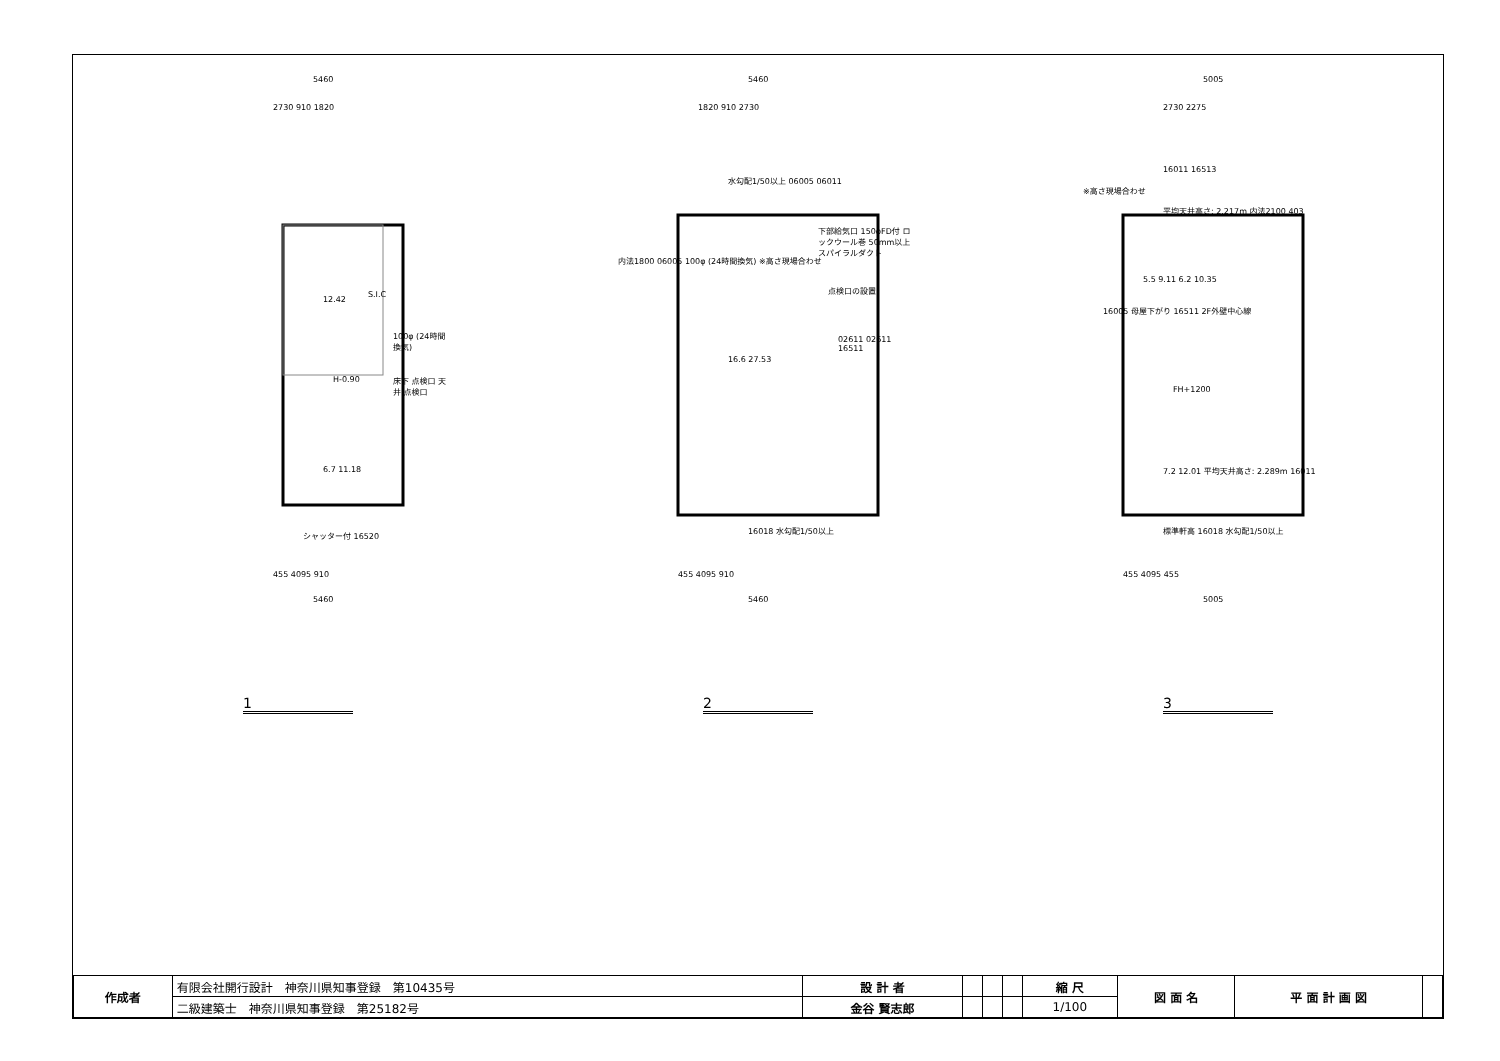5460
2730 910 1820
12.42
6.7 11.18
H-0.90
S.I.C
100φ (24時間換気)
床下 点検口 天井 点検口
シャッター付 16520
455 4095 910
5460
5460
1820 910 2730
水勾配1/50以上 06005 06011
下部給気口 150φFD付 ロックウール巻 50mm以上 スパイラルダクト
点検口の設置
内法1800 06005 100φ (24時間換気) ※高さ現場合わせ
16.6 27.53
02611 02611 16511
16018 水勾配1/50以上
455 4095 910
5460
5005
2730 2275
16011 16513
※高さ現場合わせ
平均天井高さ: 2.217m 内法2100 403
5.5 9.11 6.2 10.35
16005 母屋下がり 16511 2F外壁中心線
FH+1200
7.2 12.01 平均天井高さ: 2.289m 16011
標準軒高 16018 水勾配1/50以上
455 4095 455
5005
1 2 3
| 作成者 | 有限会社開行設計 神奈川県知事登録 第10435号 | 設 計 者 | | | | 縮 尺 | 図 面 名 | 平 面 計 画 図 | |
| | 二級建築士 神奈川県知事登録 第25182号 | 金谷 賢志郎 | | | | 1/100 | | | |